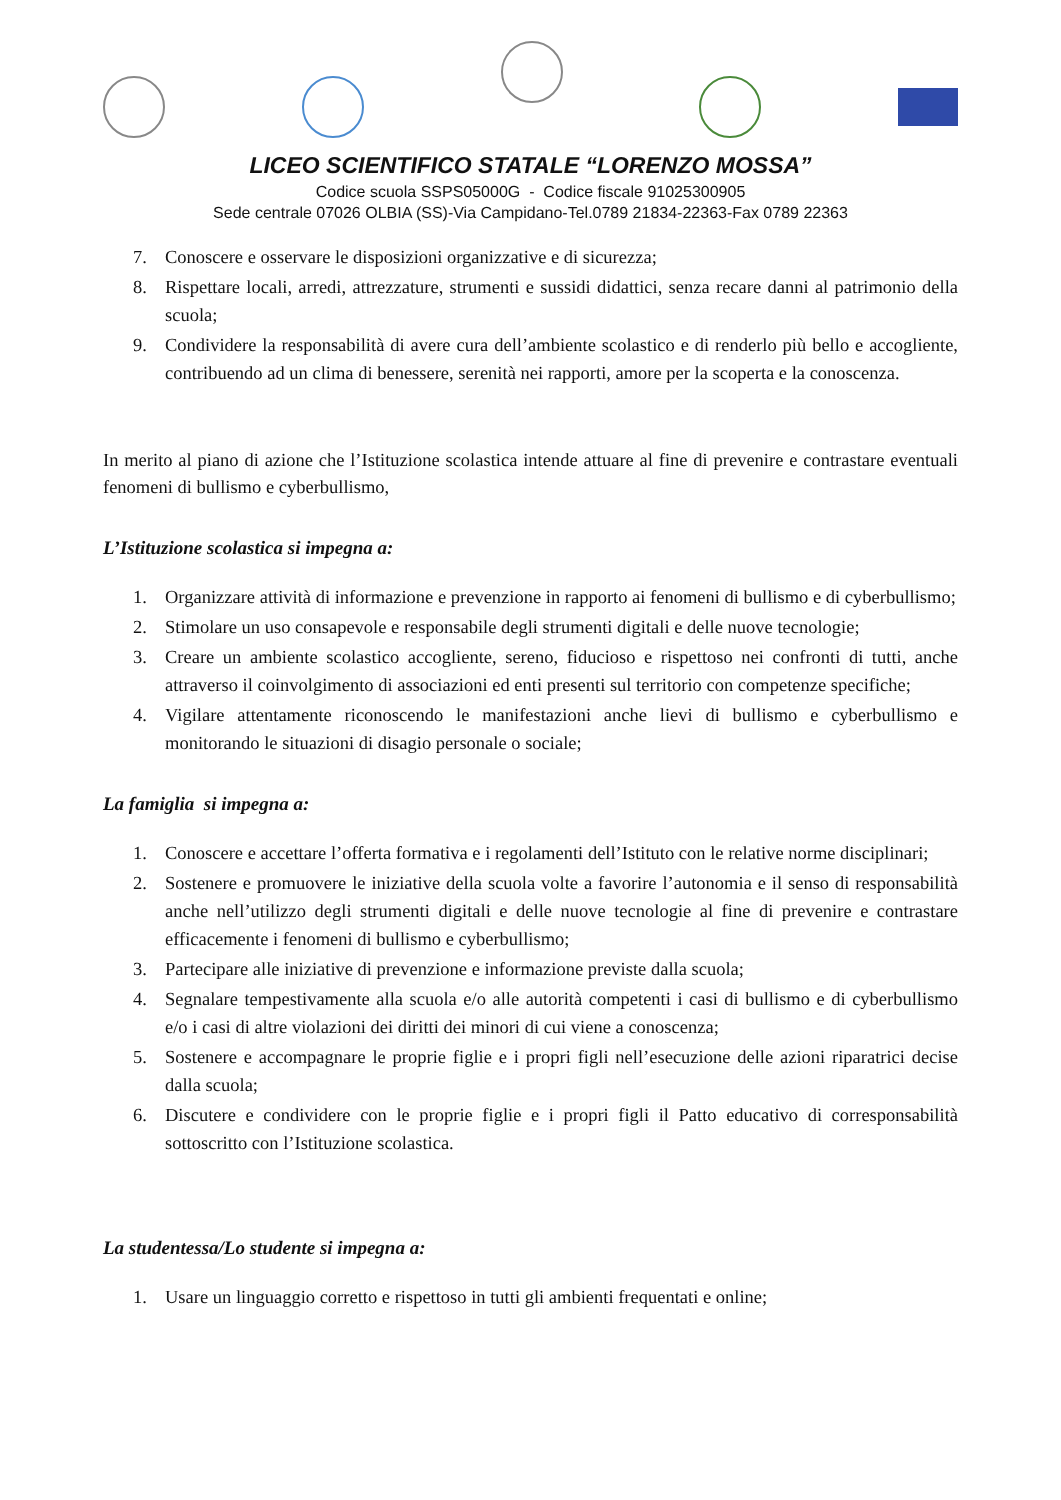LICEO SCIENTIFICO STATALE “LORENZO MOSSA”
Codice scuola SSPS05000G - Codice fiscale 91025300905
Sede centrale 07026 OLBIA (SS)-Via Campidano-Tel.0789 21834-22363-Fax 0789 22363
7. Conoscere e osservare le disposizioni organizzative e di sicurezza;
8. Rispettare locali, arredi, attrezzature, strumenti e sussidi didattici, senza recare danni al patrimonio della scuola;
9. Condividere la responsabilità di avere cura dell’ambiente scolastico e di renderlo più bello e accogliente, contribuendo ad un clima di benessere, serenità nei rapporti, amore per la scoperta e la conoscenza.
In merito al piano di azione che l’Istituzione scolastica intende attuare al fine di prevenire e contrastare eventuali fenomeni di bullismo e cyberbullismo,
L’Istituzione scolastica si impegna a:
1. Organizzare attività di informazione e prevenzione in rapporto ai fenomeni di bullismo e di cyberbullismo;
2. Stimolare un uso consapevole e responsabile degli strumenti digitali e delle nuove tecnologie;
3. Creare un ambiente scolastico accogliente, sereno, fiducioso e rispettoso nei confronti di tutti, anche attraverso il coinvolgimento di associazioni ed enti presenti sul territorio con competenze specifiche;
4. Vigilare attentamente riconoscendo le manifestazioni anche lievi di bullismo e cyberbullismo e monitorando le situazioni di disagio personale o sociale;
La famiglia si impegna a:
1. Conoscere e accettare l’offerta formativa e i regolamenti dell’Istituto con le relative norme disciplinari;
2. Sostenere e promuovere le iniziative della scuola volte a favorire l’autonomia e il senso di responsabilità anche nell’utilizzo degli strumenti digitali e delle nuove tecnologie al fine di prevenire e contrastare efficacemente i fenomeni di bullismo e cyberbullismo;
3. Partecipare alle iniziative di prevenzione e informazione previste dalla scuola;
4. Segnalare tempestivamente alla scuola e/o alle autorità competenti i casi di bullismo e di cyberbullismo e/o i casi di altre violazioni dei diritti dei minori di cui viene a conoscenza;
5. Sostenere e accompagnare le proprie figlie e i propri figli nell’esecuzione delle azioni riparatrici decise dalla scuola;
6. Discutere e condividere con le proprie figlie e i propri figli il Patto educativo di corresponsabilità sottoscritto con l’Istituzione scolastica.
La studentessa/Lo studente si impegna a:
1. Usare un linguaggio corretto e rispettoso in tutti gli ambienti frequentati e online;